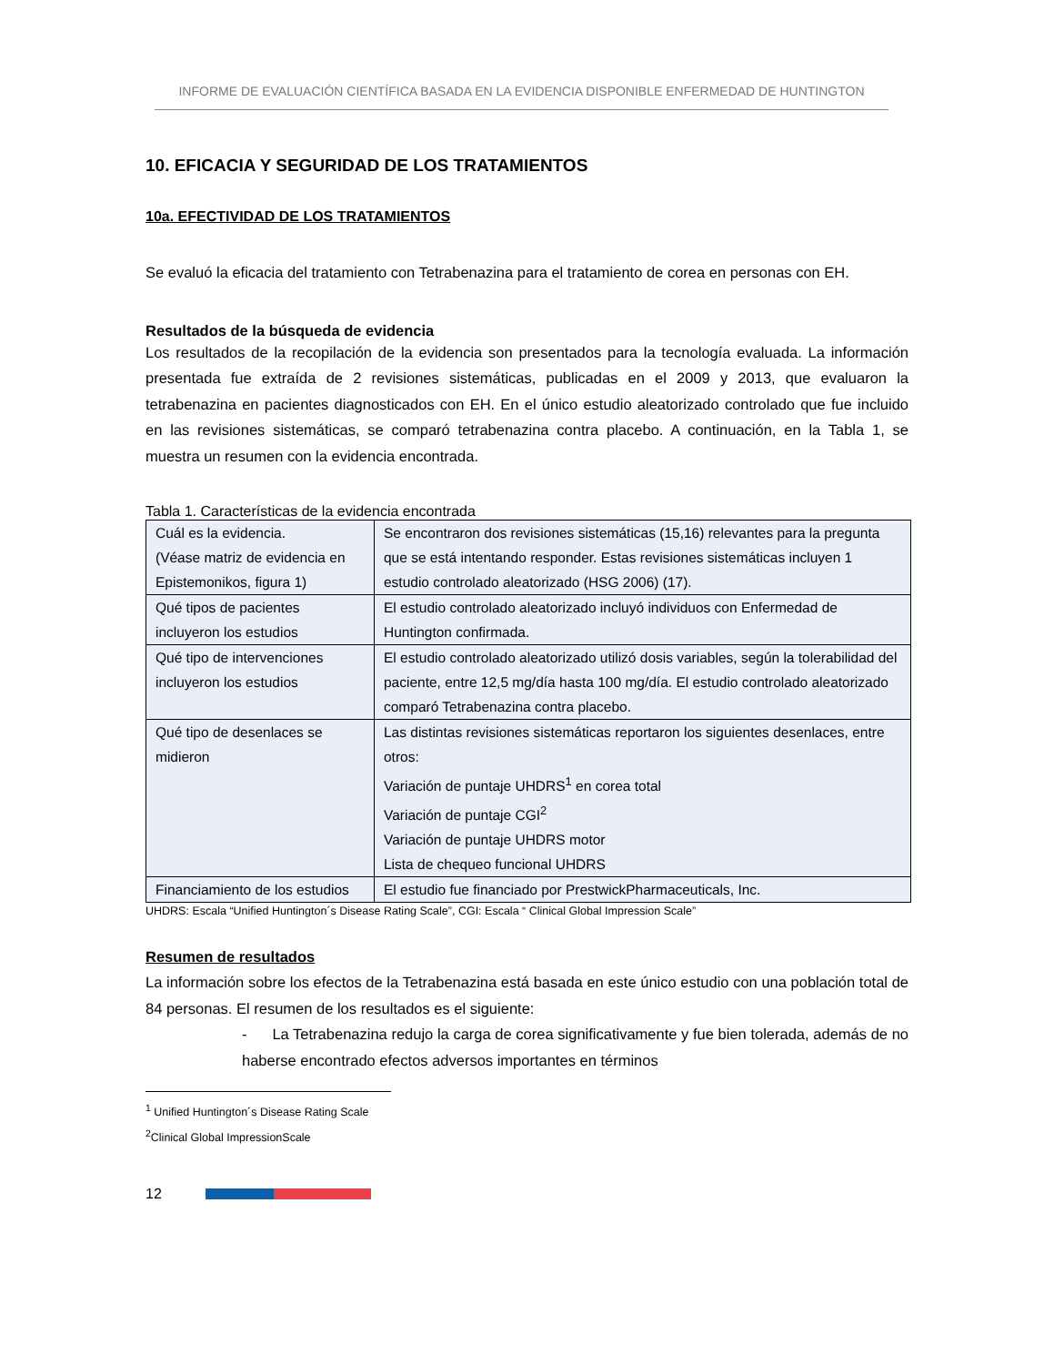INFORME DE EVALUACIÓN CIENTÍFICA BASADA EN LA EVIDENCIA DISPONIBLE ENFERMEDAD DE HUNTINGTON
10. EFICACIA Y SEGURIDAD DE LOS TRATAMIENTOS
10a. EFECTIVIDAD DE LOS TRATAMIENTOS
Se evaluó la eficacia del tratamiento con Tetrabenazina para el tratamiento de corea en personas con EH.
Resultados de la búsqueda de evidencia
Los resultados de la recopilación de la evidencia son presentados para la tecnología evaluada. La información presentada fue extraída de 2 revisiones sistemáticas, publicadas en el 2009 y 2013, que evaluaron la tetrabenazina en pacientes diagnosticados con EH. En el único estudio aleatorizado controlado que fue incluido en las revisiones sistemáticas, se comparó tetrabenazina contra placebo. A continuación, en la Tabla 1, se muestra un resumen con la evidencia encontrada.
Tabla 1. Características de la evidencia encontrada
| Cuál es la evidencia. (Véase matriz de evidencia en Epistemonikos, figura 1) | Se encontraron dos revisiones sistemáticas (15,16) relevantes para la pregunta que se está intentando responder. Estas revisiones sistemáticas incluyen 1 estudio controlado aleatorizado (HSG 2006) (17). |
| Qué tipos de pacientes incluyeron los estudios | El estudio controlado aleatorizado incluyó individuos con Enfermedad de Huntington confirmada. |
| Qué tipo de intervenciones incluyeron los estudios | El estudio controlado aleatorizado utilizó dosis variables, según la tolerabilidad del paciente, entre 12,5 mg/día hasta 100 mg/día. El estudio controlado aleatorizado comparó Tetrabenazina contra placebo. |
| Qué tipo de desenlaces se midieron | Las distintas revisiones sistemáticas reportaron los siguientes desenlaces, entre otros: Variación de puntaje UHDRS<sup>1</sup> en corea total Variación de puntaje CGI<sup>2</sup> Variación de puntaje UHDRS motor Lista de chequeo funcional UHDRS |
| Financiamiento de los estudios | El estudio fue financiado por PrestwickPharmaceuticals, Inc. |
UHDRS: Escala “Unified Huntington´s Disease Rating Scale”, CGI: Escala “ Clinical Global Impression Scale”
Resumen de resultados
La información sobre los efectos de la Tetrabenazina está basada en este único estudio con una población total de 84 personas. El resumen de los resultados es el siguiente:
- La Tetrabenazina redujo la carga de corea significativamente y fue bien tolerada, además de no haberse encontrado efectos adversos importantes en términos
<sup>1</sup> Unified Huntington´s Disease Rating Scale
<sup>2</sup> Clinical Global ImpressionScale
12